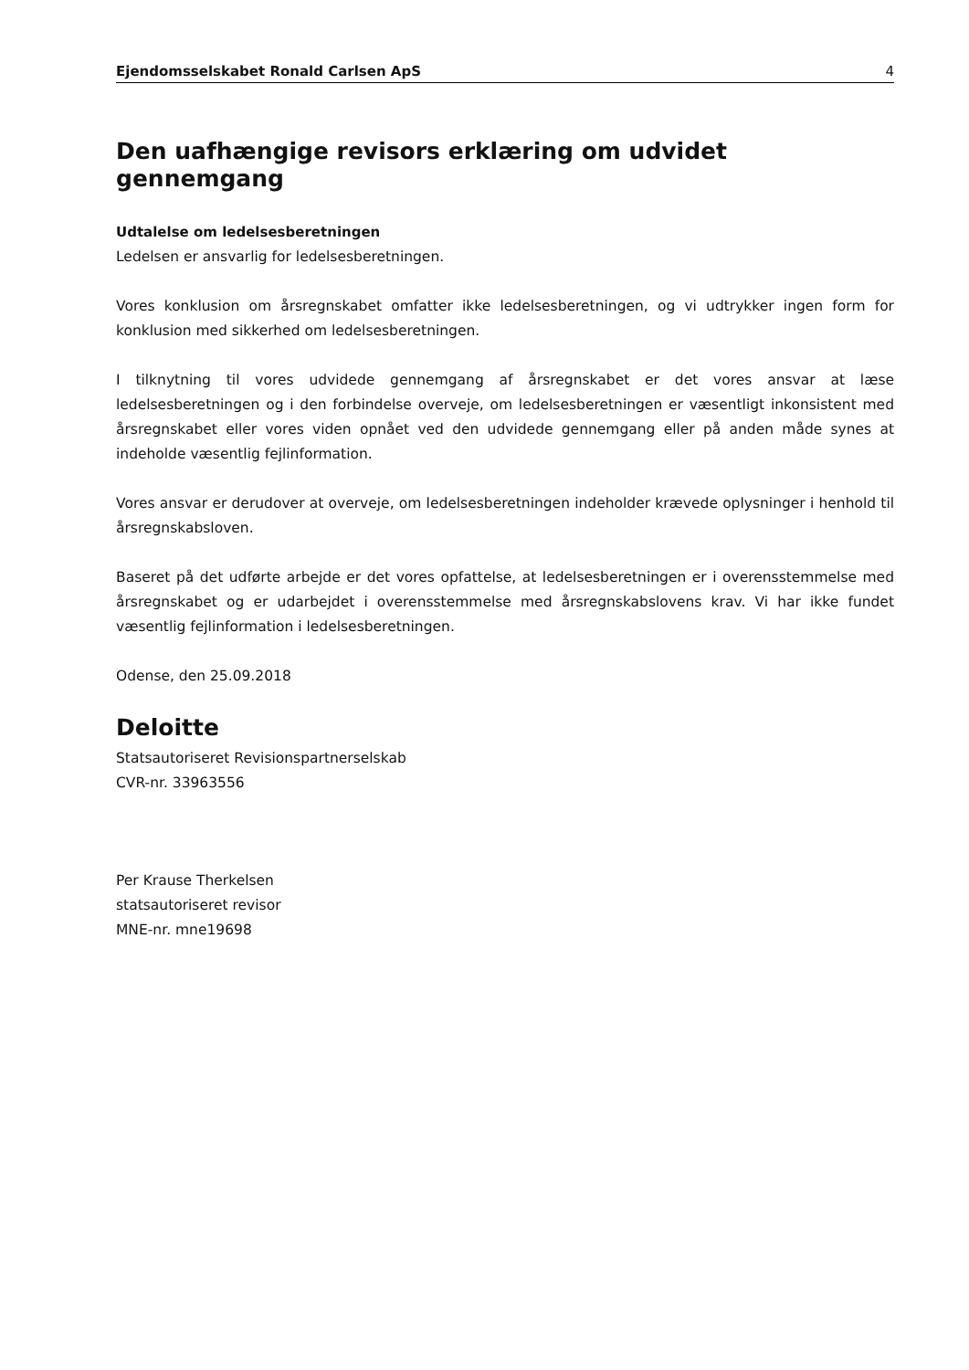Ejendomsselskabet Ronald Carlsen ApS 4
Den uafhængige revisors erklæring om udvidet gennemgang
Udtalelse om ledelsesberetningen
Ledelsen er ansvarlig for ledelsesberetningen.
Vores konklusion om årsregnskabet omfatter ikke ledelsesberetningen, og vi udtrykker ingen form for konklusion med sikkerhed om ledelsesberetningen.
I tilknytning til vores udvidede gennemgang af årsregnskabet er det vores ansvar at læse ledelsesberetningen og i den forbindelse overveje, om ledelsesberetningen er væsentligt inkonsistent med årsregnskabet eller vores viden opnået ved den udvidede gennemgang eller på anden måde synes at indeholde væsentlig fejlinformation.
Vores ansvar er derudover at overveje, om ledelsesberetningen indeholder krævede oplysninger i henhold til årsregnskabsloven.
Baseret på det udførte arbejde er det vores opfattelse, at ledelsesberetningen er i overensstemmelse med årsregnskabet og er udarbejdet i overensstemmelse med årsregnskabslovens krav. Vi har ikke fundet væsentlig fejlinformation i ledelsesberetningen.
Odense, den 25.09.2018
Deloitte
Statsautoriseret Revisionspartnerselskab
CVR-nr. 33963556
Per Krause Therkelsen
statsautoriseret revisor
MNE-nr. mne19698